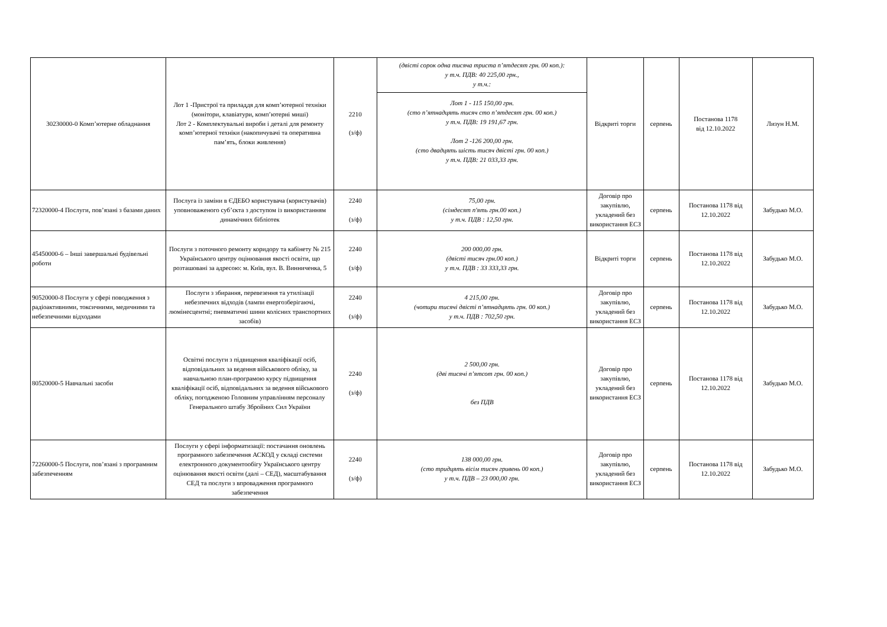| 30230000-0 Комп’ютерне обладнання | Лот 1 -Пристрої та приладдя для комп’ютерної техніки (монітори, клавіатури, комп’ютерні миші) Лот 2 - Комплектувальні вироби і деталі для ремонту комп’ютерної техніки (накопичувачі та оперативна пам’ять, блоки живлення) | 2210 (з/ф) | (двісті сорок одна тисяча триста п’ятдесят грн. 00 коп.): у т.ч. ПДВ: 40 225,00 грн., у т.ч.: | Відкриті торги | серпень | Постанова 1178 від 12.10.2022 | Лизун Н.М. |
| | | | Лот 1 - 115 150,00 грн. (сто п’ятнадцять тисяч сто п’ятдесят грн. 00 коп.) у т.ч. ПДВ: 19 191,67 грн. Лот 2 -126 200,00 грн. (сто двадцять шість тисяч двісті грн. 00 коп.) у т.ч. ПДВ: 21 033,33 грн. | | | | |
| 72320000-4 Послуги, пов’язані з базами даних | Послуга із заміни в ЄДЕБО користувача (користувачів) уповноваженого суб’єкта з доступом із використанням динамічних бібліотек | 2240 (з/ф) | 75,00 грн. (сімдесят п'ять грн.00 коп.) у т.ч. ПДВ : 12,50 грн. | Договір про закупівлю, укладений без використання ЕСЗ | серпень | Постанова 1178 від 12.10.2022 | Забудько М.О. |
| 45450000-6 – Інші завершальні будівельні роботи | Послуги з поточного ремонту коридору та кабінету № 215 Українського центру оцінювання якості освіти, що розташовані за адресою: м. Київ, вул. В. Винниченка, 5 | 2240 (з/ф) | 200 000,00 грн. (двісті тисяч грн.00 коп.) у т.ч. ПДВ : 33 333,33 грн. | Відкриті торги | серпень | Постанова 1178 від 12.10.2022 | Забудько М.О. |
| 90520000-8 Послуги у сфері поводження з радіоактивними, токсичними, медичними та небезпечними відходами | Послуги з збирання, перевезення та утилізації небезпечних відходів (лампи енергозберігаючі, люмінесцентні; пневматичні шини колісних транспортних засобів) | 2240 (з/ф) | 4 215,00 грн. (чотири тисячі двісті п’ятнадцять грн. 00 коп.) у т.ч. ПДВ : 702,50 грн. | Договір про закупівлю, укладений без використання ЕСЗ | серпень | Постанова 1178 від 12.10.2022 | Забудько М.О. |
| 80520000-5 Навчальні засоби | Освітні послуги з підвищення кваліфікації осіб, відповідальних за ведення військового обліку, за навчальною план-програмою курсу підвищення кваліфікації осіб, відповідальних за ведення військового обліку, погодженою Головним управлінням персоналу Генерального штабу Збройних Сил України | 2240 (з/ф) | 2 500,00 грн. (дві тисячі п’ятсот грн. 00 коп.) без ПДВ | Договір про закупівлю, укладений без використання ЕСЗ | серпень | Постанова 1178 від 12.10.2022 | Забудько М.О. |
| 72260000-5 Послуги, пов’язані з програмним забезпеченням | Послуги у сфері інформатизації: постачання оновлень програмного забезпечення АСКОД у складі системи електронного документообігу Українського центру оцінювання якості освіти (далі – СЕД), масштабування СЕД та послуги з впровадження програмного забезпечення | 2240 (з/ф) | 138 000,00 грн. (сто тридцять вісім тисяч гривень 00 коп.) у т.ч. ПДВ – 23 000,00 грн. | Договір про закупівлю, укладений без використання ЕСЗ | серпень | Постанова 1178 від 12.10.2022 | Забудько М.О. |